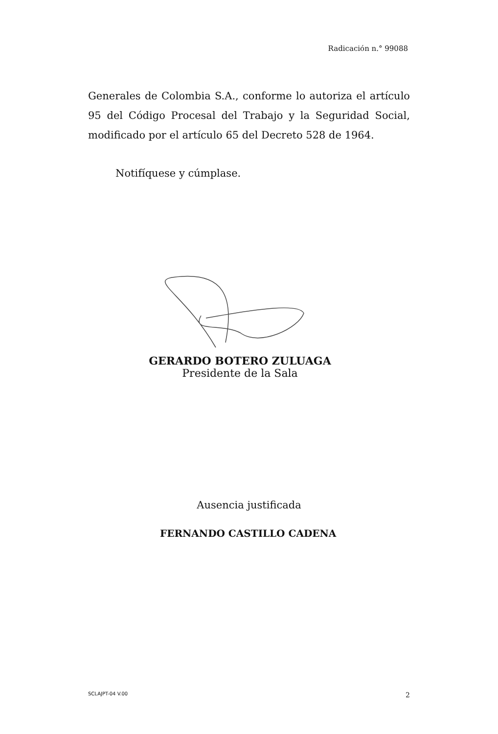Radicación n.° 99088
Generales de Colombia S.A., conforme lo autoriza el artículo 95 del Código Procesal del Trabajo y la Seguridad Social, modificado por el artículo 65 del Decreto 528 de 1964.
Notifíquese y cúmplase.
GERARDO BOTERO ZULUAGA
Presidente de la Sala
Ausencia justificada
FERNANDO CASTILLO CADENA
SCLAJPT-04 V.00 2